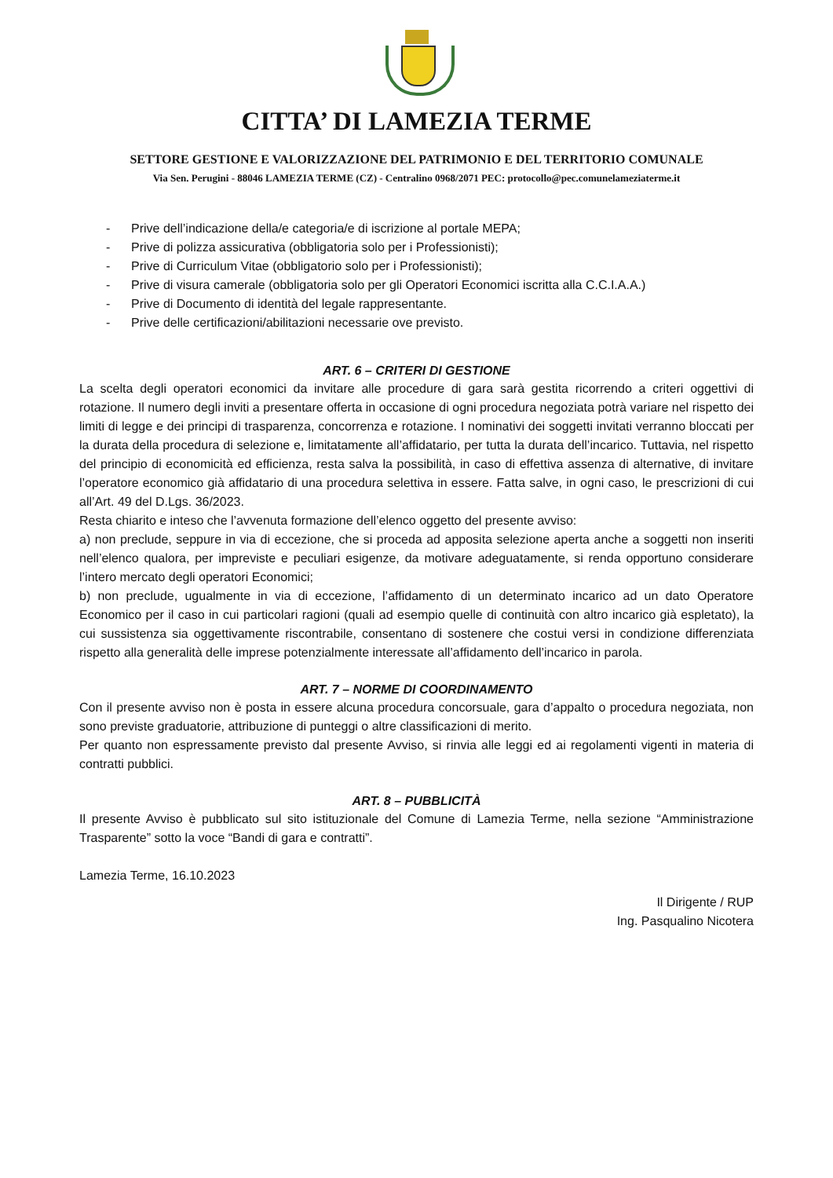CITTA’ DI LAMEZIA TERME
SETTORE GESTIONE E VALORIZZAZIONE DEL PATRIMONIO E DEL TERRITORIO COMUNALE
Via Sen. Perugini - 88046 LAMEZIA TERME (CZ) - Centralino 0968/2071 PEC: protocollo@pec.comunelameziaterme.it
- Prive dell’indicazione della/e categoria/e di iscrizione al portale MEPA;
- Prive di polizza assicurativa (obbligatoria solo per i Professionisti);
- Prive di Curriculum Vitae (obbligatorio solo per i Professionisti);
- Prive di visura camerale (obbligatoria solo per gli Operatori Economici iscritta alla C.C.I.A.A.)
- Prive di Documento di identità del legale rappresentante.
- Prive delle certificazioni/abilitazioni necessarie ove previsto.
ART. 6 – CRITERI DI GESTIONE
La scelta degli operatori economici da invitare alle procedure di gara sarà gestita ricorrendo a criteri oggettivi di rotazione. Il numero degli inviti a presentare offerta in occasione di ogni procedura negoziata potrà variare nel rispetto dei limiti di legge e dei principi di trasparenza, concorrenza e rotazione. I nominativi dei soggetti invitati verranno bloccati per la durata della procedura di selezione e, limitatamente all’affidatario, per tutta la durata dell’incarico. Tuttavia, nel rispetto del principio di economicità ed efficienza, resta salva la possibilità, in caso di effettiva assenza di alternative, di invitare l’operatore economico già affidatario di una procedura selettiva in essere. Fatta salve, in ogni caso, le prescrizioni di cui all’Art. 49 del D.Lgs. 36/2023.
Resta chiarito e inteso che l’avvenuta formazione dell’elenco oggetto del presente avviso:
a) non preclude, seppure in via di eccezione, che si proceda ad apposita selezione aperta anche a soggetti non inseriti nell’elenco qualora, per impreviste e peculiari esigenze, da motivare adeguatamente, si renda opportuno considerare l’intero mercato degli operatori Economici;
b) non preclude, ugualmente in via di eccezione, l’affidamento di un determinato incarico ad un dato Operatore Economico per il caso in cui particolari ragioni (quali ad esempio quelle di continuità con altro incarico già espletato), la cui sussistenza sia oggettivamente riscontrabile, consentano di sostenere che costui versi in condizione differenziata rispetto alla generalità delle imprese potenzialmente interessate all’affidamento dell’incarico in parola.
ART. 7 – NORME DI COORDINAMENTO
Con il presente avviso non è posta in essere alcuna procedura concorsuale, gara d’appalto o procedura negoziata, non sono previste graduatorie, attribuzione di punteggi o altre classificazioni di merito.
Per quanto non espressamente previsto dal presente Avviso, si rinvia alle leggi ed ai regolamenti vigenti in materia di contratti pubblici.
ART. 8 – PUBBLICITÀ
Il presente Avviso è pubblicato sul sito istituzionale del Comune di Lamezia Terme, nella sezione “Amministrazione Trasparente” sotto la voce “Bandi di gara e contratti”.
Lamezia Terme, 16.10.2023
Il Dirigente / RUP
Ing. Pasqualino Nicotera